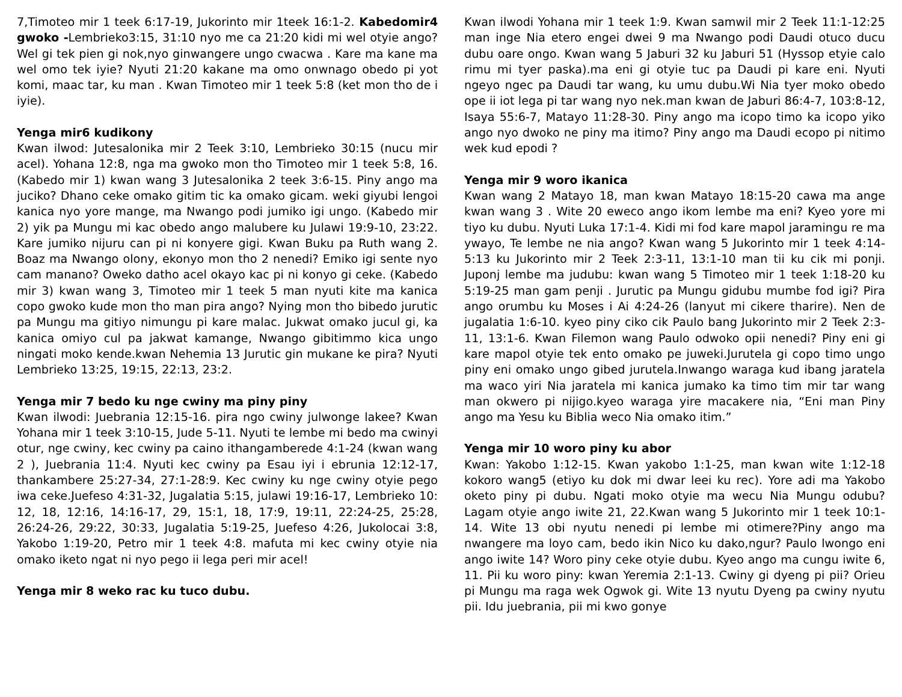7,Timoteo mir 1 teek 6:17-19, Jukorinto mir 1teek 16:1-2. Kabedomir4 gwoko -Lembrieko3:15, 31:10 nyo me ca 21:20 kidi mi wel otyie ango? Wel gi tek pien gi nok,nyo ginwangere ungo cwacwa . Kare ma kane ma wel omo tek iyie? Nyuti 21:20 kakane ma omo onwnago obedo pi yot komi, maac tar, ku man . Kwan Timoteo mir 1 teek 5:8 (ket mon tho de i iyie).
Yenga mir6 kudikony
Kwan ilwod: Jutesalonika mir 2 Teek 3:10, Lembrieko 30:15 (nucu mir acel). Yohana 12:8, nga ma gwoko mon tho Timoteo mir 1 teek 5:8, 16. (Kabedo mir 1) kwan wang 3 Jutesalonika 2 teek 3:6-15. Piny ango ma juciko? Dhano ceke omako gitim tic ka omako gicam. weki giyubi lengoi kanica nyo yore mange, ma Nwango podi jumiko igi ungo. (Kabedo mir 2) yik pa Mungu mi kac obedo ango malubere ku Julawi 19:9-10, 23:22. Kare jumiko nijuru can pi ni konyere gigi. Kwan Buku pa Ruth wang 2. Boaz ma Nwango olony, ekonyo mon tho 2 nenedi? Emiko igi sente nyo cam manano? Oweko datho acel okayo kac pi ni konyo gi ceke. (Kabedo mir 3) kwan wang 3, Timoteo mir 1 teek 5 man nyuti kite ma kanica copo gwoko kude mon tho man pira ango? Nying mon tho bibedo jurutic pa Mungu ma gitiyo nimungu pi kare malac. Jukwat omako jucul gi, ka kanica omiyo cul pa jakwat kamange, Nwango gibitimmo kica ungo ningati moko kende.kwan Nehemia 13 Jurutic gin mukane ke pira? Nyuti Lembrieko 13:25, 19:15, 22:13, 23:2.
Yenga mir 7 bedo ku nge cwiny ma piny piny
Kwan ilwodi: Juebrania 12:15-16. pira ngo cwiny julwonge lakee? Kwan Yohana mir 1 teek 3:10-15, Jude 5-11. Nyuti te lembe mi bedo ma cwinyi otur, nge cwiny, kec cwiny pa caino ithangamberede 4:1-24 (kwan wang 2 ), Juebrania 11:4. Nyuti kec cwiny pa Esau iyi i ebrunia 12:12-17, thankambere 25:27-34, 27:1-28:9. Kec cwiny ku nge cwiny otyie pego iwa ceke.Juefeso 4:31-32, Jugalatia 5:15, julawi 19:16-17, Lembrieko 10: 12, 18, 12:16, 14:16-17, 29, 15:1, 18, 17:9, 19:11, 22:24-25, 25:28, 26:24-26, 29:22, 30:33, Jugalatia 5:19-25, Juefeso 4:26, Jukolocai 3:8, Yakobo 1:19-20, Petro mir 1 teek 4:8. mafuta mi kec cwiny otyie nia omako iketo ngat ni nyo pego ii lega peri mir acel!
Yenga mir 8 weko rac ku tuco dubu.
Kwan ilwodi Yohana mir 1 teek 1:9. Kwan samwil mir 2 Teek 11:1-12:25 man inge Nia etero engei dwei 9 ma Nwango podi Daudi otuco ducu dubu oare ongo. Kwan wang 5 Jaburi 32 ku Jaburi 51 (Hyssop etyie calo rimu mi tyer paska).ma eni gi otyie tuc pa Daudi pi kare eni. Nyuti ngeyo ngec pa Daudi tar wang, ku umu dubu.Wi Nia tyer moko obedo ope ii iot lega pi tar wang nyo nek.man kwan de Jaburi 86:4-7, 103:8-12, Isaya 55:6-7, Matayo 11:28-30. Piny ango ma icopo timo ka icopo yiko ango nyo dwoko ne piny ma itimo? Piny ango ma Daudi ecopo pi nitimo wek kud epodi ?
Yenga mir 9 woro ikanica
Kwan wang 2 Matayo 18, man kwan Matayo 18:15-20 cawa ma ange kwan wang 3 . Wite 20 eweco ango ikom lembe ma eni? Kyeo yore mi tiyo ku dubu. Nyuti Luka 17:1-4. Kidi mi fod kare mapol jaramingu re ma ywayo, Te lembe ne nia ango? Kwan wang 5 Jukorinto mir 1 teek 4:14-5:13 ku Jukorinto mir 2 Teek 2:3-11, 13:1-10 man tii ku cik mi ponji. Juponj lembe ma judubu: kwan wang 5 Timoteo mir 1 teek 1:18-20 ku 5:19-25 man gam penji . Jurutic pa Mungu gidubu mumbe fod igi? Pira ango orumbu ku Moses i Ai 4:24-26 (lanyut mi cikere tharire). Nen de jugalatia 1:6-10. kyeo piny ciko cik Paulo bang Jukorinto mir 2 Teek 2:3-11, 13:1-6. Kwan Filemon wang Paulo odwoko opii nenedi? Piny eni gi kare mapol otyie tek ento omako pe juweki.Jurutela gi copo timo ungo piny eni omako ungo gibed jurutela.Inwango waraga kud ibang jaratela ma waco yiri Nia jaratela mi kanica jumako ka timo tim mir tar wang man okwero pi nijigo.kyeo waraga yire macakere nia, “Eni man Piny ango ma Yesu ku Biblia weco Nia omako itim.”
Yenga mir 10 woro piny ku abor
Kwan: Yakobo 1:12-15. Kwan yakobo 1:1-25, man kwan wite 1:12-18 kokoro wang5 (etiyo ku dok mi dwar leei ku rec). Yore adi ma Yakobo oketo piny pi dubu. Ngati moko otyie ma wecu Nia Mungu odubu? Lagam otyie ango iwite 21, 22.Kwan wang 5 Jukorinto mir 1 teek 10:1-14. Wite 13 obi nyutu nenedi pi lembe mi otimere?Piny ango ma nwangere ma loyo cam, bedo ikin Nico ku dako,ngur? Paulo lwongo eni ango iwite 14? Woro piny ceke otyie dubu. Kyeo ango ma cungu iwite 6, 11. Pii ku woro piny: kwan Yeremia 2:1-13. Cwiny gi dyeng pi pii? Orieu pi Mungu ma raga wek Ogwok gi. Wite 13 nyutu Dyeng pa cwiny nyutu pii. Idu juebrania, pii mi kwo gonye